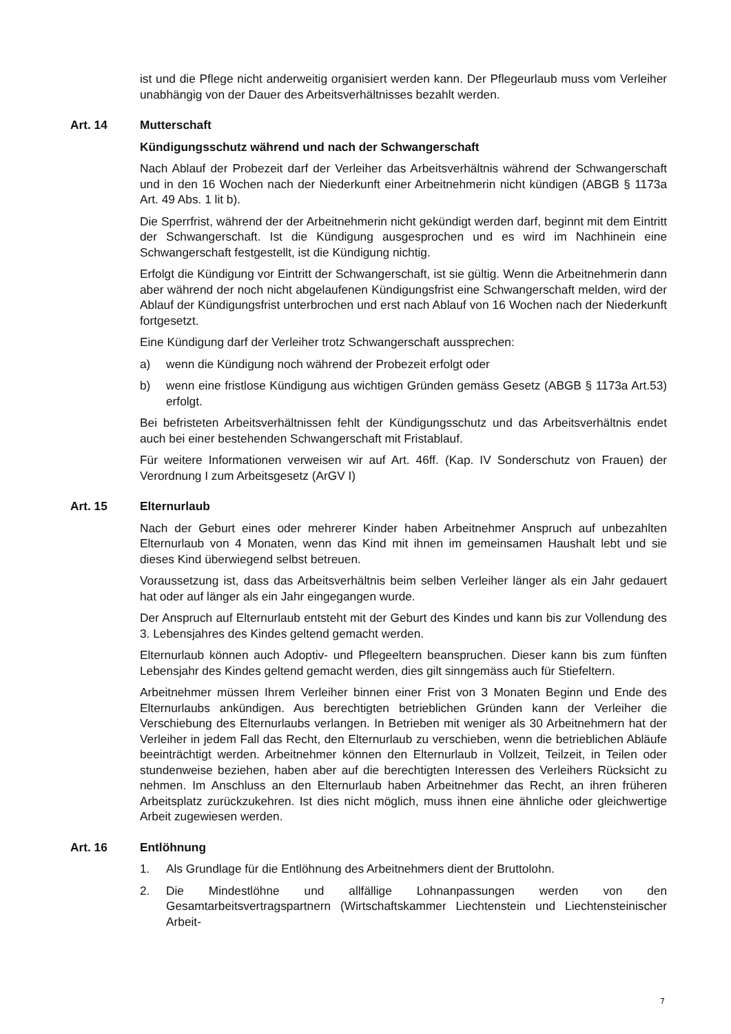ist und die Pflege nicht anderweitig organisiert werden kann. Der Pflegeurlaub muss vom Verleiher unabhängig von der Dauer des Arbeitsverhältnisses bezahlt werden.
Art. 14 Mutterschaft
Kündigungsschutz während und nach der Schwangerschaft
Nach Ablauf der Probezeit darf der Verleiher das Arbeitsverhältnis während der Schwangerschaft und in den 16 Wochen nach der Niederkunft einer Arbeitnehmerin nicht kündigen (ABGB § 1173a Art. 49 Abs. 1 lit b).
Die Sperrfrist, während der der Arbeitnehmerin nicht gekündigt werden darf, beginnt mit dem Eintritt der Schwangerschaft. Ist die Kündigung ausgesprochen und es wird im Nachhinein eine Schwangerschaft festgestellt, ist die Kündigung nichtig.
Erfolgt die Kündigung vor Eintritt der Schwangerschaft, ist sie gültig. Wenn die Arbeitnehmerin dann aber während der noch nicht abgelaufenen Kündigungsfrist eine Schwangerschaft melden, wird der Ablauf der Kündigungsfrist unterbrochen und erst nach Ablauf von 16 Wochen nach der Niederkunft fortgesetzt.
Eine Kündigung darf der Verleiher trotz Schwangerschaft aussprechen:
a) wenn die Kündigung noch während der Probezeit erfolgt oder
b) wenn eine fristlose Kündigung aus wichtigen Gründen gemäss Gesetz (ABGB § 1173a Art.53) erfolgt.
Bei befristeten Arbeitsverhältnissen fehlt der Kündigungsschutz und das Arbeitsverhältnis endet auch bei einer bestehenden Schwangerschaft mit Fristablauf.
Für weitere Informationen verweisen wir auf Art. 46ff. (Kap. IV Sonderschutz von Frauen) der Verordnung I zum Arbeitsgesetz (ArGV I)
Art. 15 Elternurlaub
Nach der Geburt eines oder mehrerer Kinder haben Arbeitnehmer Anspruch auf unbezahlten Elternurlaub von 4 Monaten, wenn das Kind mit ihnen im gemeinsamen Haushalt lebt und sie dieses Kind überwiegend selbst betreuen.
Voraussetzung ist, dass das Arbeitsverhältnis beim selben Verleiher länger als ein Jahr gedauert hat oder auf länger als ein Jahr eingegangen wurde.
Der Anspruch auf Elternurlaub entsteht mit der Geburt des Kindes und kann bis zur Vollendung des 3. Lebensjahres des Kindes geltend gemacht werden.
Elternurlaub können auch Adoptiv- und Pflegeeltern beanspruchen. Dieser kann bis zum fünften Lebensjahr des Kindes geltend gemacht werden, dies gilt sinngemäss auch für Stiefeltern.
Arbeitnehmer müssen Ihrem Verleiher binnen einer Frist von 3 Monaten Beginn und Ende des Elternurlaubs ankündigen. Aus berechtigten betrieblichen Gründen kann der Verleiher die Verschiebung des Elternurlaubs verlangen. In Betrieben mit weniger als 30 Arbeitnehmern hat der Verleiher in jedem Fall das Recht, den Elternurlaub zu verschieben, wenn die betrieblichen Abläufe beeinträchtigt werden. Arbeitnehmer können den Elternurlaub in Vollzeit, Teilzeit, in Teilen oder stundenweise beziehen, haben aber auf die berechtigten Interessen des Verleihers Rücksicht zu nehmen. Im Anschluss an den Elternurlaub haben Arbeitnehmer das Recht, an ihren früheren Arbeitsplatz zurückzukehren. Ist dies nicht möglich, muss ihnen eine ähnliche oder gleichwertige Arbeit zugewiesen werden.
Art. 16 Entlöhnung
1. Als Grundlage für die Entlöhnung des Arbeitnehmers dient der Bruttolohn.
2. Die Mindestlöhne und allfällige Lohnanpassungen werden von den Gesamtarbeitsvertragspartnern (Wirtschaftskammer Liechtenstein und Liechtensteinischer Arbeit-
7